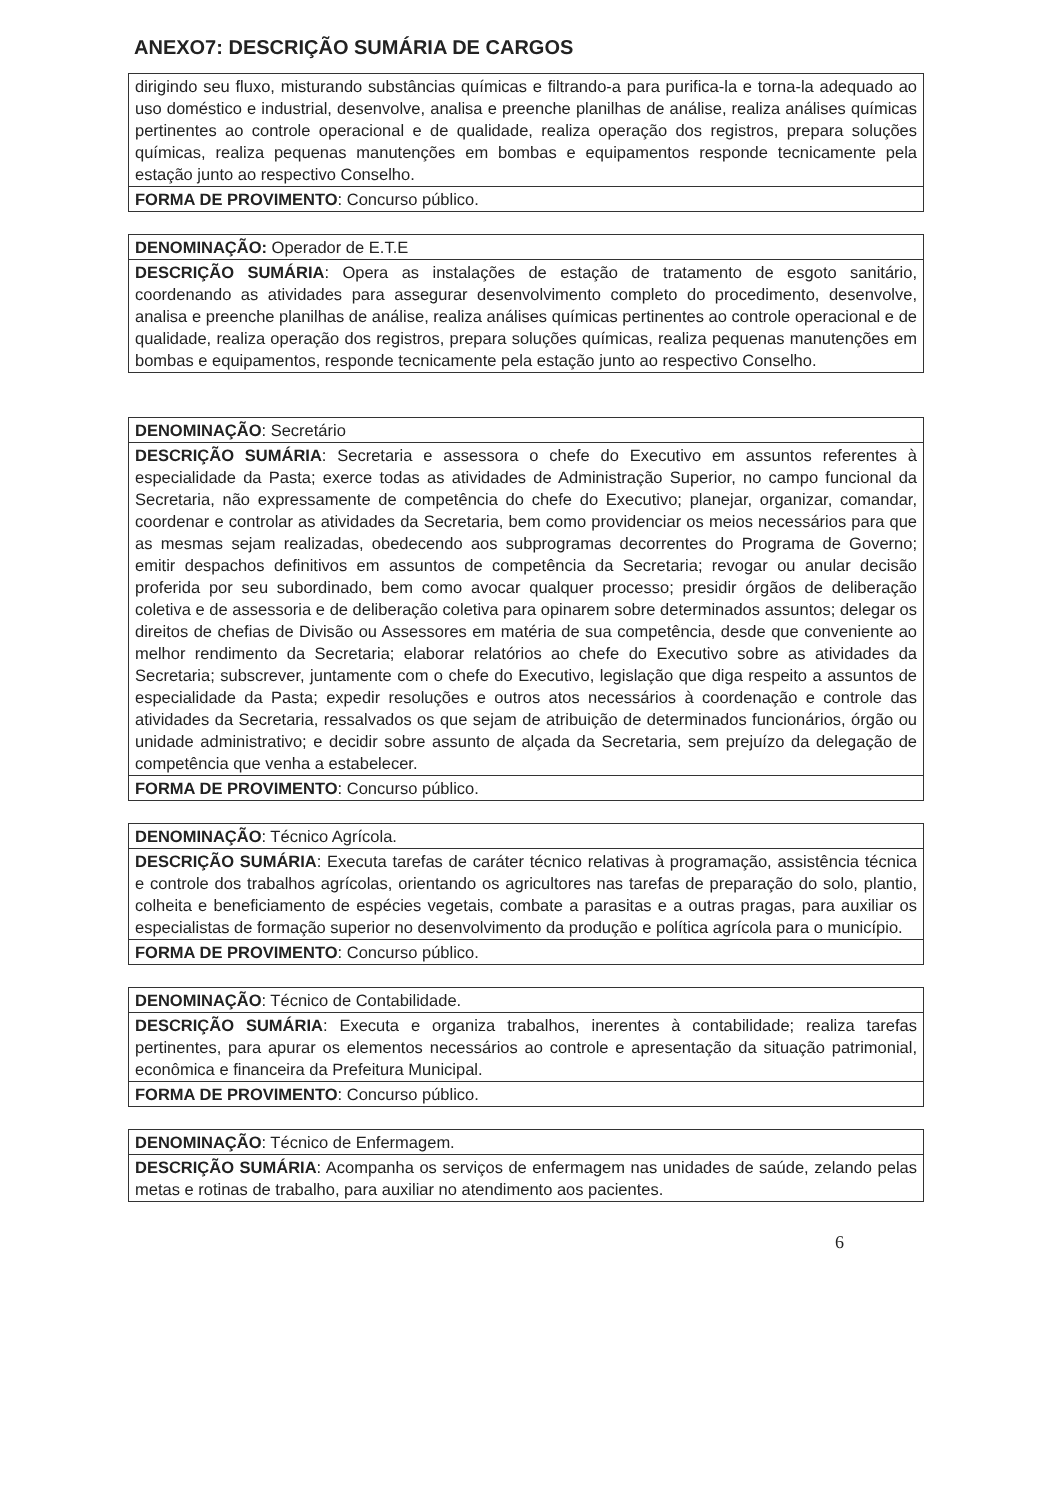ANEXO7: DESCRIÇÃO SUMÁRIA DE CARGOS
| dirigindo seu fluxo, misturando substâncias químicas e filtrando-a para purifica-la e torna-la adequado ao uso doméstico e industrial, desenvolve, analisa e preenche planilhas de análise, realiza análises químicas pertinentes ao controle operacional e de qualidade, realiza operação dos registros, prepara soluções químicas, realiza pequenas manutenções em bombas e equipamentos responde tecnicamente pela estação junto ao respectivo Conselho. |
| FORMA DE PROVIMENTO : Concurso público. |
| DENOMINAÇÃO: Operador de E.T.E |
| DESCRIÇÃO SUMÁRIA : Opera as instalações de estação de tratamento de esgoto sanitário, coordenando as atividades para assegurar desenvolvimento completo do procedimento, desenvolve, analisa e preenche planilhas de análise, realiza análises químicas pertinentes ao controle operacional e de qualidade, realiza operação dos registros, prepara soluções químicas, realiza pequenas manutenções em bombas e equipamentos, responde tecnicamente pela estação junto ao respectivo Conselho. |
| DENOMINAÇÃO : Secretário |
| DESCRIÇÃO SUMÁRIA : Secretaria e assessora o chefe do Executivo em assuntos referentes à especialidade da Pasta; exerce todas as atividades de Administração Superior, no campo funcional da Secretaria, não expressamente de competência do chefe do Executivo; planejar, organizar, comandar, coordenar e controlar as atividades da Secretaria, bem como providenciar os meios necessários para que as mesmas sejam realizadas, obedecendo aos subprogramas decorrentes do Programa de Governo; emitir despachos definitivos em assuntos de competência da Secretaria; revogar ou anular decisão proferida por seu subordinado, bem como avocar qualquer processo; presidir órgãos de deliberação coletiva e de assessoria e de deliberação coletiva para opinarem sobre determinados assuntos; delegar os direitos de chefias de Divisão ou Assessores em matéria de sua competência, desde que conveniente ao melhor rendimento da Secretaria; elaborar relatórios ao chefe do Executivo sobre as atividades da Secretaria; subscrever, juntamente com o chefe do Executivo, legislação que diga respeito a assuntos de especialidade da Pasta; expedir resoluções e outros atos necessários à coordenação e controle das atividades da Secretaria, ressalvados os que sejam de atribuição de determinados funcionários, órgão ou unidade administrativo; e decidir sobre assunto de alçada da Secretaria, sem prejuízo da delegação de competência que venha a estabelecer. |
| FORMA DE PROVIMENTO : Concurso público. |
| DENOMINAÇÃO : Técnico Agrícola. |
| DESCRIÇÃO SUMÁRIA : Executa tarefas de caráter técnico relativas à programação, assistência técnica e controle dos trabalhos agrícolas, orientando os agricultores nas tarefas de preparação do solo, plantio, colheita e beneficiamento de espécies vegetais, combate a parasitas e a outras pragas, para auxiliar os especialistas de formação superior no desenvolvimento da produção e política agrícola para o município. |
| FORMA DE PROVIMENTO : Concurso público. |
| DENOMINAÇÃO : Técnico de Contabilidade. |
| DESCRIÇÃO SUMÁRIA : Executa e organiza trabalhos, inerentes à contabilidade; realiza tarefas pertinentes, para apurar os elementos necessários ao controle e apresentação da situação patrimonial, econômica e financeira da Prefeitura Municipal. |
| FORMA DE PROVIMENTO : Concurso público. |
| DENOMINAÇÃO : Técnico de Enfermagem. |
| DESCRIÇÃO SUMÁRIA : Acompanha os serviços de enfermagem nas unidades de saúde, zelando pelas metas e rotinas de trabalho, para auxiliar no atendimento aos pacientes. |
6